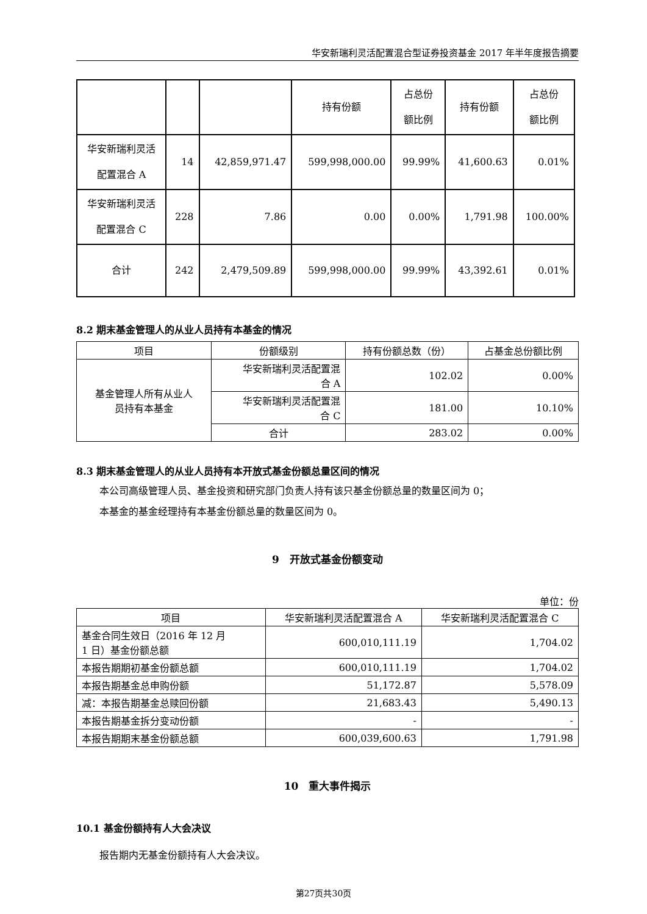华安新瑞利灵活配置混合型证券投资基金 2017 年半年度报告摘要
| | | | 持有份额 | 占总份 额比例 | 持有份额 | 占总份 额比例 |
| 华安新瑞利灵活 配置混合 A | 14 | 42,859,971.47 | 599,998,000.00 | 99.99% | 41,600.63 | 0.01% |
| 华安新瑞利灵活 配置混合 C | 228 | 7.86 | 0.00 | 0.00% | 1,791.98 | 100.00% |
| 合计 | 242 | 2,479,509.89 | 599,998,000.00 | 99.99% | 43,392.61 | 0.01% |
8.2 期末基金管理人的从业人员持有本基金的情况
| 项目 | 份额级别 | 持有份额总数（份） | 占基金总份额比例 |
| --- | --- | --- | --- |
| 基金管理人所有从业人 员持有本基金 | 华安新瑞利灵活配置混 合 A | 102.02 | 0.00% |
| | 华安新瑞利灵活配置混 合 C | 181.00 | 10.10% |
| | 合计 | 283.02 | 0.00% |
8.3 期末基金管理人的从业人员持有本开放式基金份额总量区间的情况
本公司高级管理人员、基金投资和研究部门负责人持有该只基金份额总量的数量区间为 0；
本基金的基金经理持有本基金份额总量的数量区间为 0。
9　开放式基金份额变动
单位：份
| 项目 | 华安新瑞利灵活配置混合 A | 华安新瑞利灵活配置混合 C |
| --- | --- | --- |
| 基金合同生效日（2016 年 12 月 1 日）基金份额总额 | 600,010,111.19 | 1,704.02 |
| 本报告期期初基金份额总额 | 600,010,111.19 | 1,704.02 |
| 本报告期基金总申购份额 | 51,172.87 | 5,578.09 |
| 减：本报告期基金总赎回份额 | 21,683.43 | 5,490.13 |
| 本报告期基金拆分变动份额 | - | - |
| 本报告期期末基金份额总额 | 600,039,600.63 | 1,791.98 |
10　重大事件揭示
10.1 基金份额持有人大会决议
报告期内无基金份额持有人大会决议。
第27页共30页